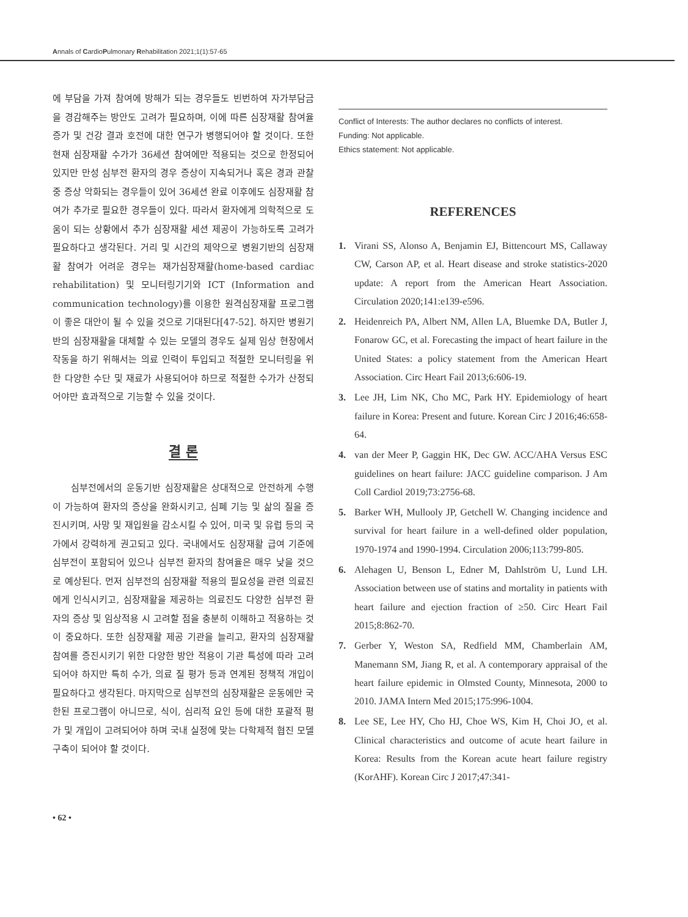Annals of CardioPulmonary Rehabilitation 2021;1(1):57-65
에 부담을 가져 참여에 방해가 되는 경우들도 빈번하여 자가부담금을 경감해주는 방안도 고려가 필요하며, 이에 따른 심장재활 참여율 증가 및 건강 결과 호전에 대한 연구가 병행되어야 할 것이다. 또한 현재 심장재활 수가가 36세션 참여에만 적용되는 것으로 한정되어 있지만 만성 심부전 환자의 경우 증상이 지속되거나 혹은 경과 관찰 중 증상 악화되는 경우들이 있어 36세션 완료 이후에도 심장재활 참여가 추가로 필요한 경우들이 있다. 따라서 환자에게 의학적으로 도움이 되는 상황에서 추가 심장재활 세션 제공이 가능하도록 고려가 필요하다고 생각된다. 거리 및 시간의 제약으로 병원기반의 심장재활 참여가 어려운 경우는 재가심장재활(home-based cardiac rehabilitation) 및 모니터링기기와 ICT (Information and communication technology)를 이용한 원격심장재활 프로그램이 좋은 대안이 될 수 있을 것으로 기대된다[47-52]. 하지만 병원기반의 심장재활을 대체할 수 있는 모델의 경우도 실제 임상 현장에서 작동을 하기 위해서는 의료 인력이 투입되고 적절한 모니터링을 위한 다양한 수단 및 재료가 사용되어야 하므로 적절한 수가가 산정되어야만 효과적으로 기능할 수 있을 것이다.
결 론
심부전에서의 운동기반 심장재활은 상대적으로 안전하게 수행이 가능하여 환자의 증상을 완화시키고, 심폐 기능 및 삶의 질을 증진시키며, 사망 및 재입원을 감소시킬 수 있어, 미국 및 유럽 등의 국가에서 강력하게 권고되고 있다. 국내에서도 심장재활 급여 기준에 심부전이 포함되어 있으나 심부전 환자의 참여율은 매우 낮을 것으로 예상된다. 먼저 심부전의 심장재활 적용의 필요성을 관련 의료진에게 인식시키고, 심장재활을 제공하는 의료진도 다양한 심부전 환자의 증상 및 임상적용 시 고려할 점을 충분히 이해하고 적용하는 것이 중요하다. 또한 심장재활 제공 기관을 늘리고, 환자의 심장재활 참여를 증진시키기 위한 다양한 방안 적용이 기관 특성에 따라 고려되어야 하지만 특히 수가, 의료 질 평가 등과 연계된 정책적 개입이 필요하다고 생각된다. 마지막으로 심부전의 심장재활은 운동에만 국한된 프로그램이 아니므로, 식이, 심리적 요인 등에 대한 포괄적 평가 및 개입이 고려되어야 하며 국내 실정에 맞는 다학제적 협진 모델 구축이 되어야 할 것이다.
Conflict of Interests: The author declares no conflicts of interest.
Funding: Not applicable.
Ethics statement: Not applicable.
REFERENCES
1. Virani SS, Alonso A, Benjamin EJ, Bittencourt MS, Callaway CW, Carson AP, et al. Heart disease and stroke statistics-2020 update: A report from the American Heart Association. Circulation 2020;141:e139-e596.
2. Heidenreich PA, Albert NM, Allen LA, Bluemke DA, Butler J, Fonarow GC, et al. Forecasting the impact of heart failure in the United States: a policy statement from the American Heart Association. Circ Heart Fail 2013;6:606-19.
3. Lee JH, Lim NK, Cho MC, Park HY. Epidemiology of heart failure in Korea: Present and future. Korean Circ J 2016;46:658-64.
4. van der Meer P, Gaggin HK, Dec GW. ACC/AHA Versus ESC guidelines on heart failure: JACC guideline comparison. J Am Coll Cardiol 2019;73:2756-68.
5. Barker WH, Mullooly JP, Getchell W. Changing incidence and survival for heart failure in a well-defined older population, 1970-1974 and 1990-1994. Circulation 2006;113:799-805.
6. Alehagen U, Benson L, Edner M, Dahlström U, Lund LH. Association between use of statins and mortality in patients with heart failure and ejection fraction of ≥50. Circ Heart Fail 2015;8:862-70.
7. Gerber Y, Weston SA, Redfield MM, Chamberlain AM, Manemann SM, Jiang R, et al. A contemporary appraisal of the heart failure epidemic in Olmsted County, Minnesota, 2000 to 2010. JAMA Intern Med 2015;175:996-1004.
8. Lee SE, Lee HY, Cho HJ, Choe WS, Kim H, Choi JO, et al. Clinical characteristics and outcome of acute heart failure in Korea: Results from the Korean acute heart failure registry (KorAHF). Korean Circ J 2017;47:341-
• 62 •